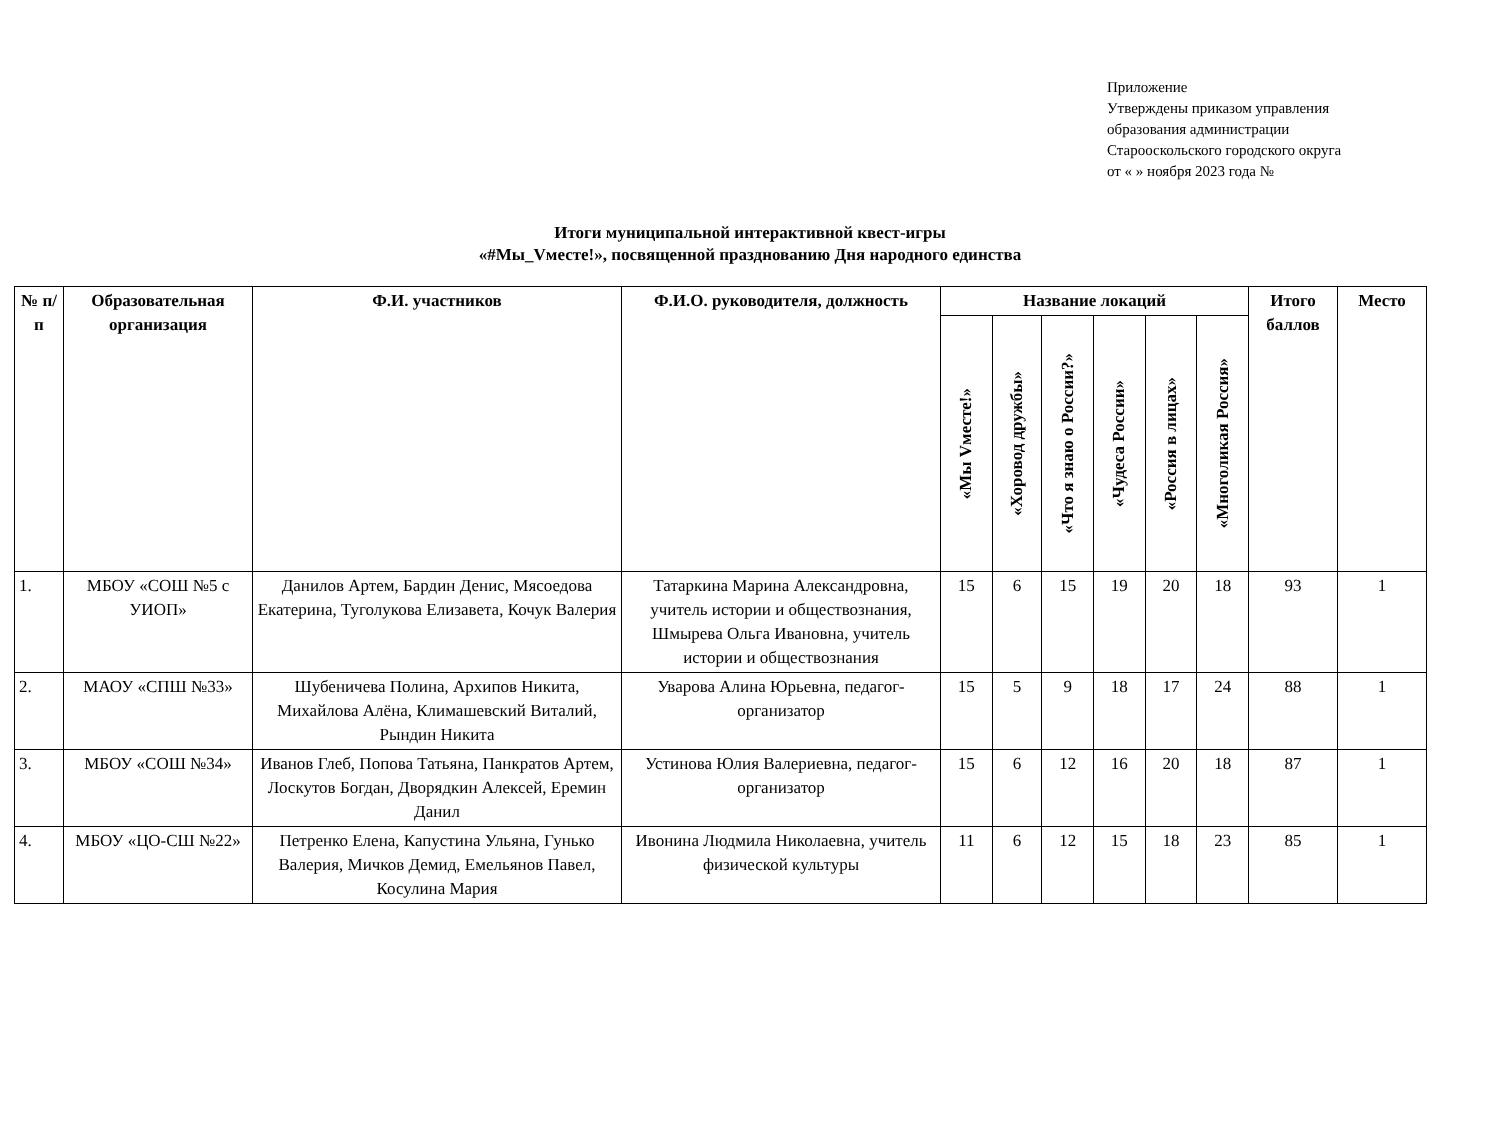Приложение
Утверждены приказом управления
образования администрации
Старооскольского городского округа
от « » ноября 2023 года №
Итоги муниципальной интерактивной квест-игры
«#Мы_Vместе!», посвященной празднованию Дня народного единства
| № п/п | Образовательная организация | Ф.И. участников | Ф.И.О. руководителя, должность | Название локаций | | | | | | Итого баллов | Место |
| --- | --- | --- | --- | --- | --- | --- | --- | --- | --- | --- | --- |
| | | | | «Мы Vместе!» | «Хоровод дружбы» | «Что я знаю о России?» | «Чудеса России» | «Россия в лицах» | «Многоликая Россия» | | |
| 1. | МБОУ «СОШ №5 с УИОП» | Данилов Артем, Бардин Денис, Мясоедова Екатерина, Туголукова Елизавета, Кочук Валерия | Татаркина Марина Александровна, учитель истории и обществознания, Шмырева Ольга Ивановна, учитель истории и обществознания | 15 | 6 | 15 | 19 | 20 | 18 | 93 | 1 |
| 2. | МАОУ «СПШ №33» | Шубеничева Полина, Архипов Никита, Михайлова Алёна, Климашевский Виталий, Рындин Никита | Уварова Алина Юрьевна, педагог-организатор | 15 | 5 | 9 | 18 | 17 | 24 | 88 | 1 |
| 3. | МБОУ «СОШ №34» | Иванов Глеб, Попова Татьяна, Панкратов Артем, Лоскутов Богдан, Дворядкин Алексей, Еремин Данил | Устинова Юлия Валериевна, педагог-организатор | 15 | 6 | 12 | 16 | 20 | 18 | 87 | 1 |
| 4. | МБОУ «ЦО-СШ №22» | Петренко Елена, Капустина Ульяна, Гунько Валерия, Мичков Демид, Емельянов Павел, Косулина Мария | Ивонина Людмила Николаевна, учитель физической культуры | 11 | 6 | 12 | 15 | 18 | 23 | 85 | 1 |